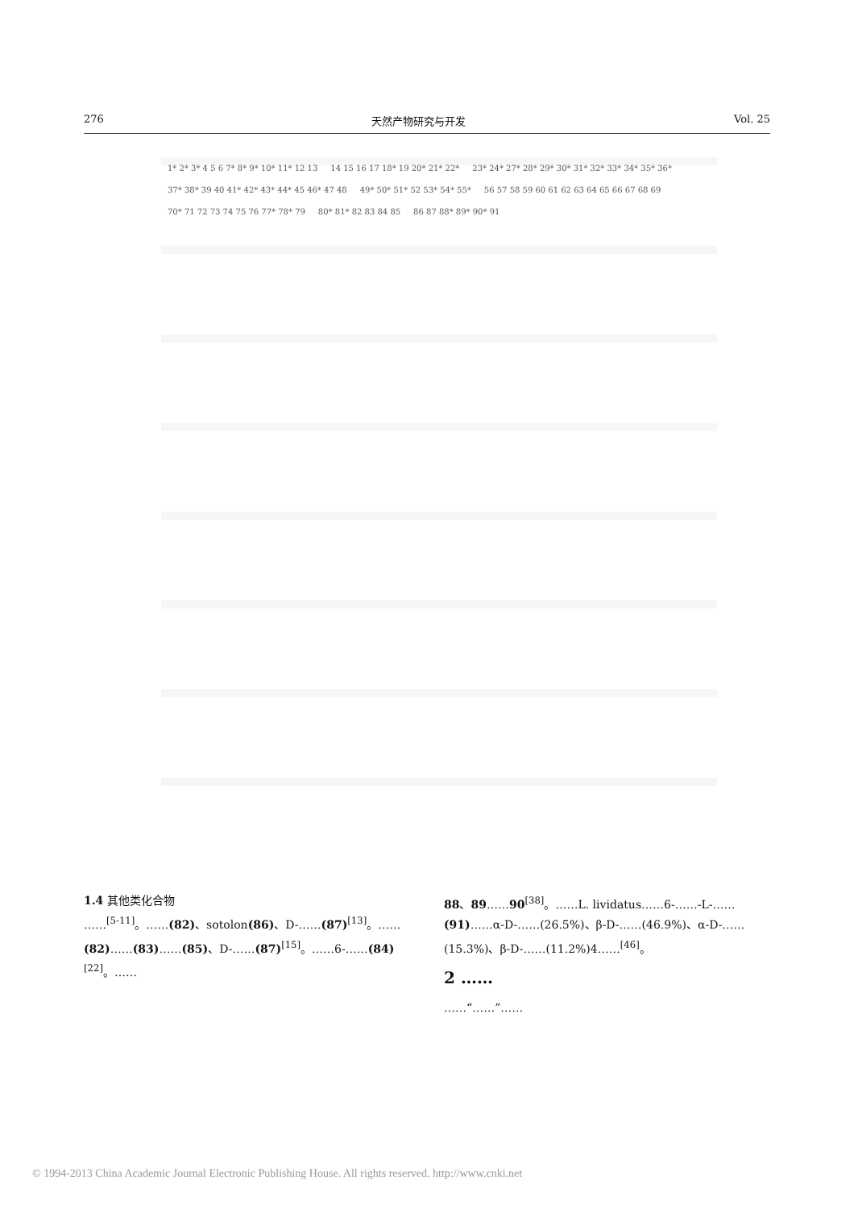276 天然产物研究与开发 Vol. 25
1* 2* 3* 4 5 6 7* 8* 9* 10* 11* 12 13 14 15 16 17 18* 19 20* 21* 22* 23* 24* 27* 28* 29* 30* 31* 32* 33* 34* 35* 36* 37* 38* 39 40 41* 42* 43* 44* 45 46* 47 48 49* 50* 51* 52 53* 54* 55* 56 57 58 59 60 61 62 63 64 65 66 67 68 69 70* 71 72 73 74 75 76 77* 78* 79 80* 81* 82 83 84 85 86 87 88* 89* 90* 91
1.4 其他类化合物
……<sup>[5-11]</sup>。……(82)、sotolon(86)、D-……(87)<sup>[13]</sup>。……(82)……(83)……(85)、D-……(87)<sup>[15]</sup>。……6-……(84)<sup>[22]</sup>。……
88、89……90<sup>[38]</sup>。……L. lividatus……6-……-L-……(91)……α-D-……(26.5%)、β-D-……(46.9%)、α-D-……(15.3%)、β-D-……(11.2%)4……<sup>[46]</sup>。
2 ……
……“……”……
© 1994-2013 China Academic Journal Electronic Publishing House. All rights reserved. http://www.cnki.net